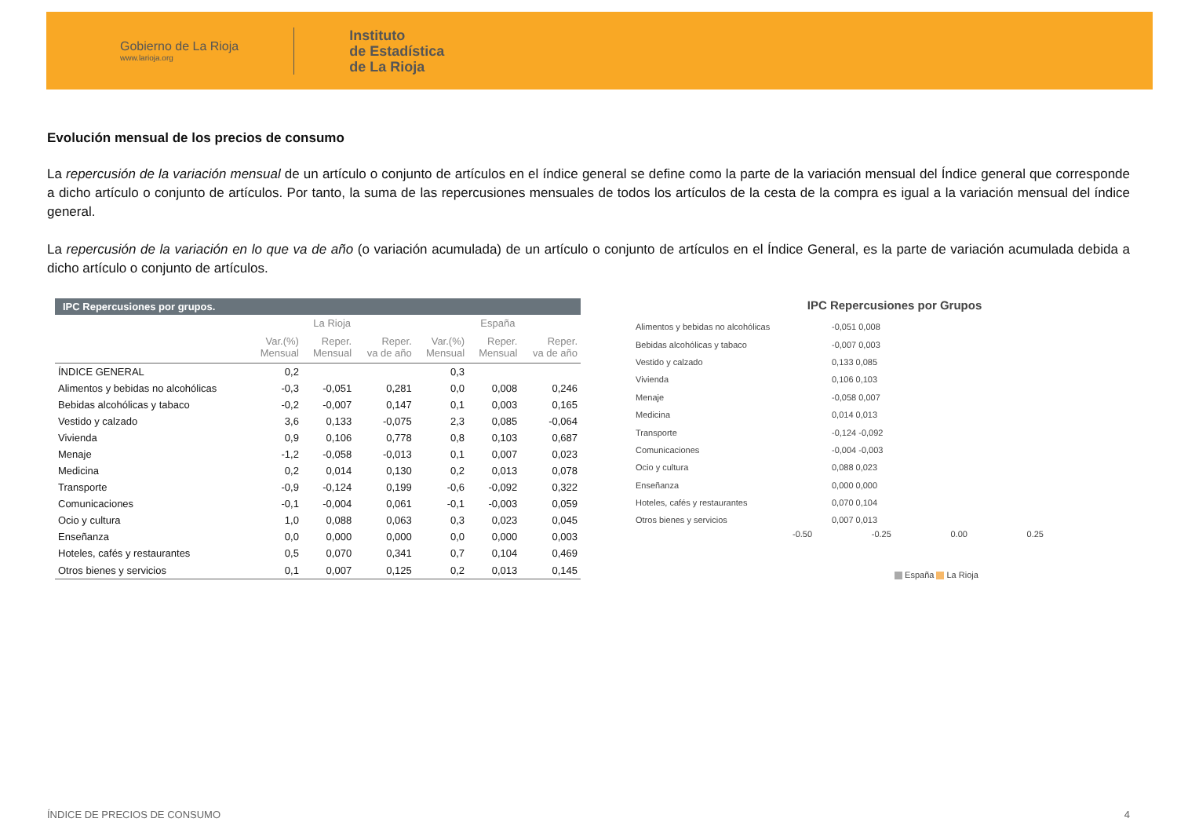Gobierno de La Rioja
www.larioja.org
Instituto
de Estadística
de La Rioja
Evolución mensual de los precios de consumo
La repercusión de la variación mensual de un artículo o conjunto de artículos en el índice general se define como la parte de la variación mensual del Índice general que corresponde a dicho artículo o conjunto de artículos. Por tanto, la suma de las repercusiones mensuales de todos los artículos de la cesta de la compra es igual a la variación mensual del índice general.
La repercusión de la variación en lo que va de año (o variación acumulada) de un artículo o conjunto de artículos en el Índice General, es la parte de variación acumulada debida a dicho artículo o conjunto de artículos.
| IPC Repercusiones por grupos. | | | | | | |
| --- | --- | --- | --- | --- | --- | --- |
| | La Rioja | | | España | | |
| | Var.(%) Mensual | Reper. Mensual | Reper. va de año | Var.(%) Mensual | Reper. Mensual | Reper. va de año |
| ÍNDICE GENERAL | 0,2 | | | 0,3 | | |
| Alimentos y bebidas no alcohólicas | -0,3 | -0,051 | 0,281 | 0,0 | 0,008 | 0,246 |
| Bebidas alcohólicas y tabaco | -0,2 | -0,007 | 0,147 | 0,1 | 0,003 | 0,165 |
| Vestido y calzado | 3,6 | 0,133 | -0,075 | 2,3 | 0,085 | -0,064 |
| Vivienda | 0,9 | 0,106 | 0,778 | 0,8 | 0,103 | 0,687 |
| Menaje | -1,2 | -0,058 | -0,013 | 0,1 | 0,007 | 0,023 |
| Medicina | 0,2 | 0,014 | 0,130 | 0,2 | 0,013 | 0,078 |
| Transporte | -0,9 | -0,124 | 0,199 | -0,6 | -0,092 | 0,322 |
| Comunicaciones | -0,1 | -0,004 | 0,061 | -0,1 | -0,003 | 0,059 |
| Ocio y cultura | 1,0 | 0,088 | 0,063 | 0,3 | 0,023 | 0,045 |
| Enseñanza | 0,0 | 0,000 | 0,000 | 0,0 | 0,000 | 0,003 |
| Hoteles, cafés y restaurantes | 0,5 | 0,070 | 0,341 | 0,7 | 0,104 | 0,469 |
| Otros bienes y servicios | 0,1 | 0,007 | 0,125 | 0,2 | 0,013 | 0,145 |
IPC Repercusiones por Grupos
Alimentos y bebidas no alcohólicas -0,051 0,008
Bebidas alcohólicas y tabaco -0,007 0,003
Vestido y calzado 0,133 0,085
Vivienda 0,106 0,103
Menaje -0,058 0,007
Medicina 0,014 0,013
Transporte -0,124 -0,092
Comunicaciones -0,004 -0,003
Ocio y cultura 0,088 0,023
Enseñanza 0,000 0,000
Hoteles, cafés y restaurantes 0,070 0,104
Otros bienes y servicios 0,007 0,013
-0.50 -0.25 0.00 0.25
España La Rioja
ÍNDICE DE PRECIOS DE CONSUMO 4